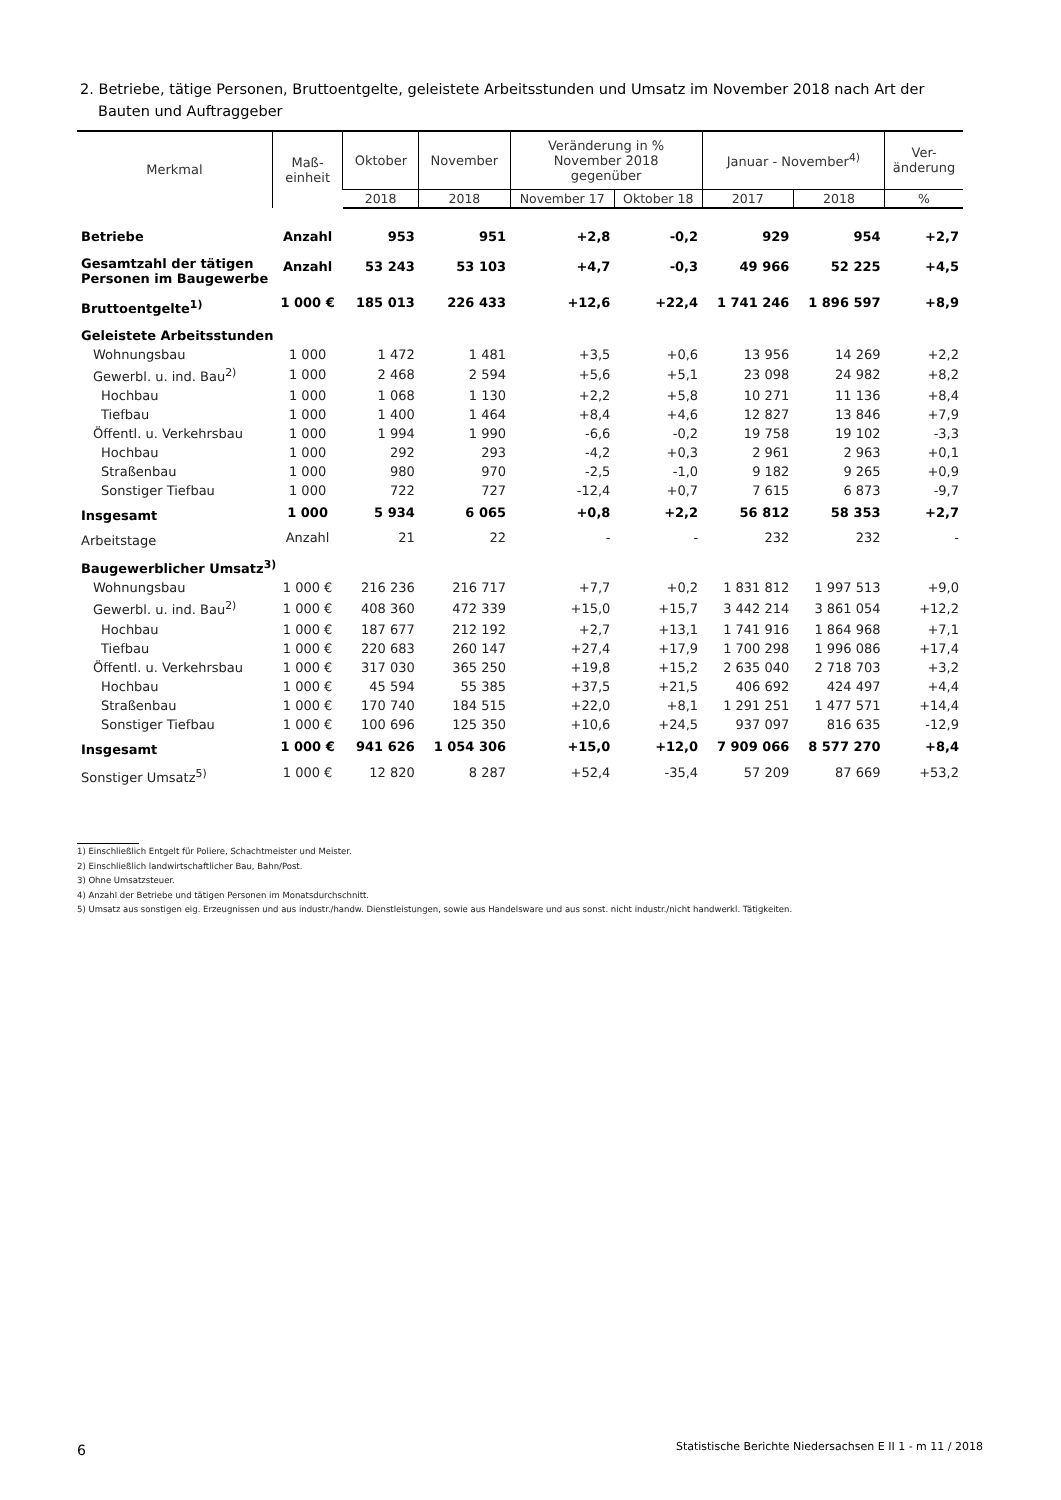2. Betriebe, tätige Personen, Bruttoentgelte, geleistete Arbeitsstunden und Umsatz im November 2018 nach Art der Bauten und Auftraggeber
| Merkmal | Maß- einheit | Oktober | November | Veränderung in % November 2018 gegenüber | | Januar - November<sup>4)</sup> | | Ver- änderung |
| --- | --- | --- | --- | --- | --- | --- | --- | --- |
| | | 2018 | 2018 | November 17 | Oktober 18 | 2017 | 2018 | % |
| Betriebe | Anzahl | 953 | 951 | +2,8 | -0,2 | 929 | 954 | +2,7 |
| Gesamtzahl der tätigen Personen im Baugewerbe | Anzahl | 53 243 | 53 103 | +4,7 | -0,3 | 49 966 | 52 225 | +4,5 |
| Bruttoentgelte<sup>1)</sup> | 1 000 € | 185 013 | 226 433 | +12,6 | +22,4 | 1 741 246 | 1 896 597 | +8,9 |
| Geleistete Arbeitsstunden | | | | | | | | |
| Wohnungsbau | 1 000 | 1 472 | 1 481 | +3,5 | +0,6 | 13 956 | 14 269 | +2,2 |
| Gewerbl. u. ind. Bau<sup>2)</sup> | 1 000 | 2 468 | 2 594 | +5,6 | +5,1 | 23 098 | 24 982 | +8,2 |
| Hochbau | 1 000 | 1 068 | 1 130 | +2,2 | +5,8 | 10 271 | 11 136 | +8,4 |
| Tiefbau | 1 000 | 1 400 | 1 464 | +8,4 | +4,6 | 12 827 | 13 846 | +7,9 |
| Öffentl. u. Verkehrsbau | 1 000 | 1 994 | 1 990 | -6,6 | -0,2 | 19 758 | 19 102 | -3,3 |
| Hochbau | 1 000 | 292 | 293 | -4,2 | +0,3 | 2 961 | 2 963 | +0,1 |
| Straßenbau | 1 000 | 980 | 970 | -2,5 | -1,0 | 9 182 | 9 265 | +0,9 |
| Sonstiger Tiefbau | 1 000 | 722 | 727 | -12,4 | +0,7 | 7 615 | 6 873 | -9,7 |
| Insgesamt | 1 000 | 5 934 | 6 065 | +0,8 | +2,2 | 56 812 | 58 353 | +2,7 |
| Arbeitstage | Anzahl | 21 | 22 | - | - | 232 | 232 | - |
| Baugewerblicher Umsatz<sup>3)</sup> | | | | | | | | |
| Wohnungsbau | 1 000 € | 216 236 | 216 717 | +7,7 | +0,2 | 1 831 812 | 1 997 513 | +9,0 |
| Gewerbl. u. ind. Bau<sup>2)</sup> | 1 000 € | 408 360 | 472 339 | +15,0 | +15,7 | 3 442 214 | 3 861 054 | +12,2 |
| Hochbau | 1 000 € | 187 677 | 212 192 | +2,7 | +13,1 | 1 741 916 | 1 864 968 | +7,1 |
| Tiefbau | 1 000 € | 220 683 | 260 147 | +27,4 | +17,9 | 1 700 298 | 1 996 086 | +17,4 |
| Öffentl. u. Verkehrsbau | 1 000 € | 317 030 | 365 250 | +19,8 | +15,2 | 2 635 040 | 2 718 703 | +3,2 |
| Hochbau | 1 000 € | 45 594 | 55 385 | +37,5 | +21,5 | 406 692 | 424 497 | +4,4 |
| Straßenbau | 1 000 € | 170 740 | 184 515 | +22,0 | +8,1 | 1 291 251 | 1 477 571 | +14,4 |
| Sonstiger Tiefbau | 1 000 € | 100 696 | 125 350 | +10,6 | +24,5 | 937 097 | 816 635 | -12,9 |
| Insgesamt | 1 000 € | 941 626 | 1 054 306 | +15,0 | +12,0 | 7 909 066 | 8 577 270 | +8,4 |
| Sonstiger Umsatz<sup>5)</sup> | 1 000 € | 12 820 | 8 287 | +52,4 | -35,4 | 57 209 | 87 669 | +53,2 |
1) Einschließlich Entgelt für Poliere, Schachtmeister und Meister.
2) Einschließlich landwirtschaftlicher Bau, Bahn/Post.
3) Ohne Umsatzsteuer.
4) Anzahl der Betriebe und tätigen Personen im Monatsdurchschnitt.
5) Umsatz aus sonstigen eig. Erzeugnissen und aus industr./handw. Dienstleistungen, sowie aus Handelsware und aus sonst. nicht industr./nicht handwerkl. Tätigkeiten.
6
Statistische Berichte Niedersachsen E II 1 - m 11 / 2018